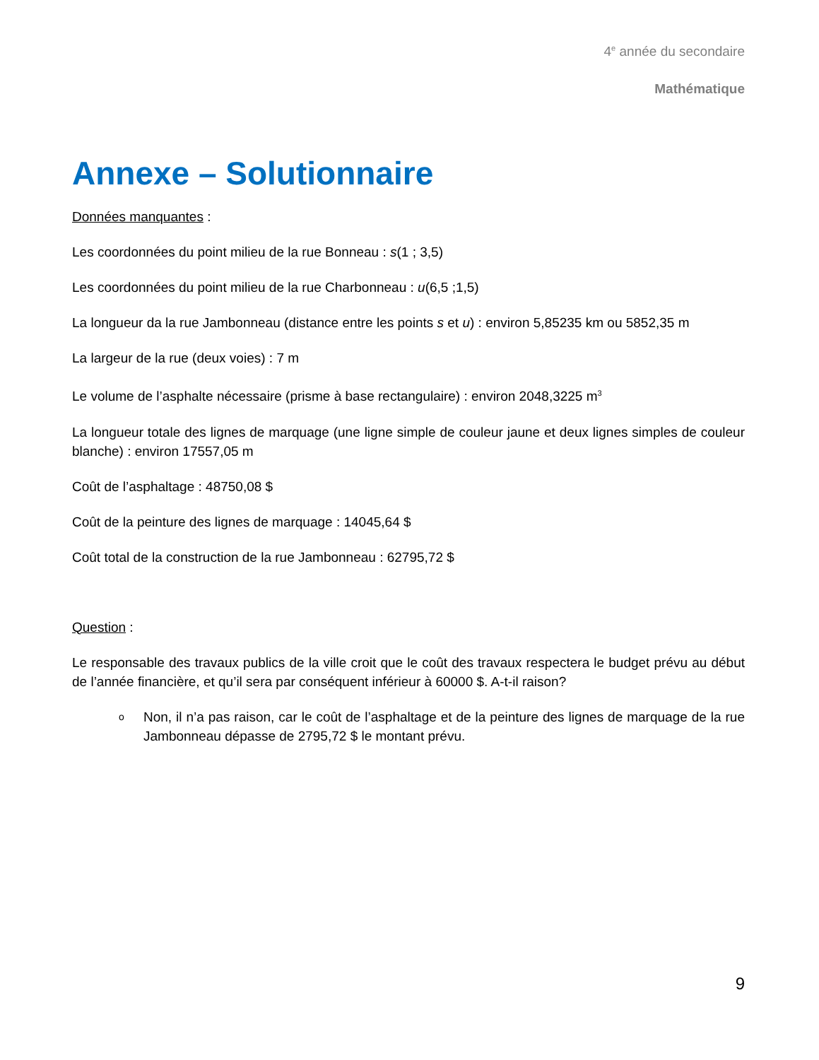4<sup>e</sup> année du secondaire
Mathématique
Annexe – Solutionnaire
Données manquantes :
Les coordonnées du point milieu de la rue Bonneau : s(1 ; 3,5)
Les coordonnées du point milieu de la rue Charbonneau : u(6,5 ;1,5)
La longueur da la rue Jambonneau (distance entre les points s et u) : environ 5,85235 km ou 5852,35 m
La largeur de la rue (deux voies) : 7 m
Le volume de l’asphalte nécessaire (prisme à base rectangulaire) : environ 2048,3225 m<sup>3</sup>
La longueur totale des lignes de marquage (une ligne simple de couleur jaune et deux lignes simples de couleur blanche) : environ 17557,05 m
Coût de l’asphaltage : 48750,08 $
Coût de la peinture des lignes de marquage : 14045,64 $
Coût total de la construction de la rue Jambonneau : 62795,72 $
Question :
Le responsable des travaux publics de la ville croit que le coût des travaux respectera le budget prévu au début de l’année financière, et qu’il sera par conséquent inférieur à 60000 $. A-t-il raison?
o
Non, il n’a pas raison, car le coût de l’asphaltage et de la peinture des lignes de marquage de la rue Jambonneau dépasse de 2795,72 $ le montant prévu.
9